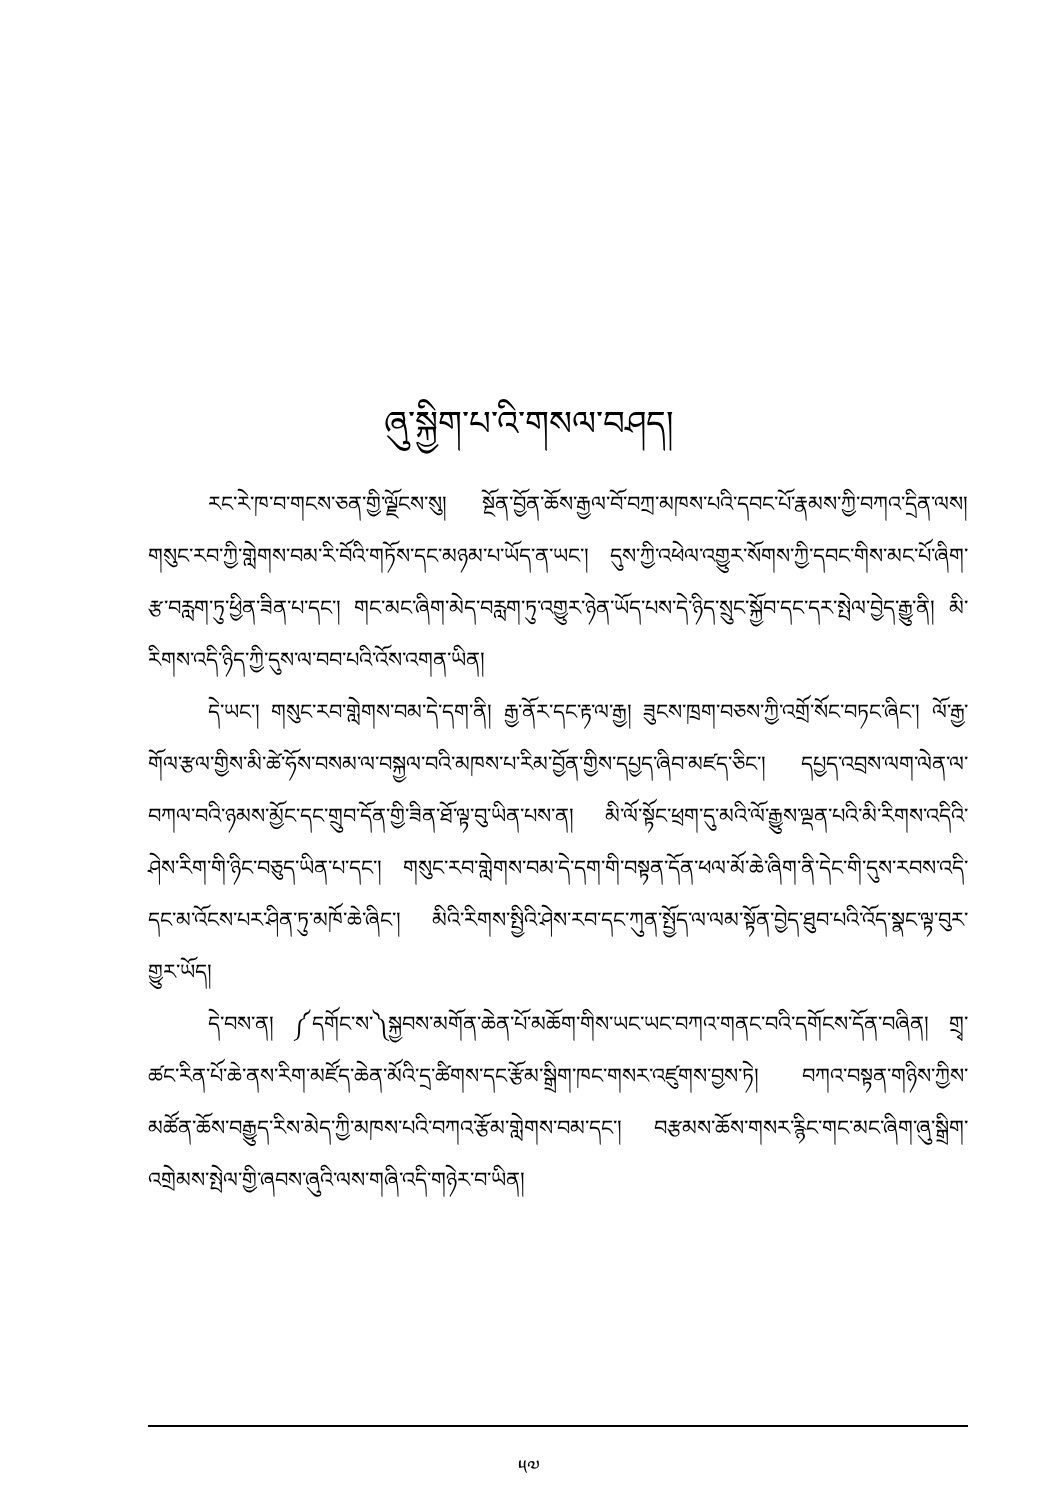ཞུ་སྐྱིག་པ་འི་གསལ་བཤད།
རང་རེ་ཁ་བ་གངས་ཅན་གྱི་ལྗོངས་སུ། སྔོན་བྱོན་ཆོས་རྒྱལ་བོ་བཀྲ་མཁས་པའི་དབང་པོ་རྣམས་ཀྱི་བཀའ་དྲིན་ལས། གསུང་རབ་ཀྱི་གླེགས་བམ་རི་བོའི་གཏོས་དང་མཉམ་པ་ཡོད་ན་ཡང་། དུས་ཀྱི་འཕེལ་འགྱུར་སོགས་ཀྱི་དབང་གིས་མང་པོ་ཞིག་རྩ་བརླག་ཏུ་ཕྱིན་ཟིན་པ་དང་། གང་མང་ཞིག་མེད་བརླག་ཏུ་འགྱུར་ཉེན་ཡོད་པས་དེ་ཉིད་སྲུང་སྐྱོབ་དང་དར་སྤེལ་བྱེད་རྒྱུ་ནི། མི་རིགས་འདི་ཉིད་ཀྱི་དུས་ལ་བབ་པའི་འོས་འགན་ཡིན།
དེ་ཡང་། གསུང་རབ་གླེགས་བམ་དེ་དག་ནི། རྒྱ་ནོར་དང་རྟ་ལ་རྒྱ། ཟུངས་ཁྲག་བཅས་ཀྱི་འགྲོ་སོང་བཏང་ཞིང་། ལོ་རྒྱ་གོལ་རྩལ་གྱིས་མི་ཚེ་ཧོས་བསམ་ལ་བསྐྱལ་བའི་མཁས་པ་རིམ་བྱོན་གྱིས་དཔྱད་ཞིབ་མཛད་ཅིང་། དཔྱད་འབྲས་ལག་ལེན་ལ་བཀལ་བའི་ཉམས་མྱོང་དང་གྲུབ་དོན་གྱི་ཟིན་ཐོ་ལྟ་བུ་ཡིན་པས་ན། མི་ལོ་སྟོང་ཕྲག་དུ་མའི་ལོ་རྒྱུས་ལྡན་པའི་མི་རིགས་འདིའི་ཤེས་རིག་གི་ཉིང་བཅུད་ཡིན་པ་དང་། གསུང་རབ་གླེགས་བམ་དེ་དག་གི་བསྟན་དོན་ཕལ་མོ་ཆེ་ཞིག་ནི་དེང་གི་དུས་རབས་འདི་དང་མ་འོངས་པར་ཤིན་ཏུ་མཁོ་ཆེ་ཞིང་། མིའི་རིགས་སྤྱིའི་ཤེས་རབ་དང་ཀུན་སྤྱོད་ལ་ལམ་སྟོན་བྱེད་ཐུབ་པའི་འོད་སྣང་ལྟ་བུར་གྱུར་ཡོད།
དེ་བས་ན། ༼དགོང་ས་༽སྐྱབས་མགོན་ཆེན་པོ་མཆོག་གིས་ཡང་ཡང་བཀའ་གནང་བའི་དགོངས་དོན་བཞིན། གྲྭ་ཚང་རིན་པོ་ཆེ་ནས་རིག་མཛོད་ཆེན་མོའི་དྲ་ཚིགས་དང་རྩོམ་སྒྲིག་ཁང་གསར་འཛུགས་བྱས་ཏེ། བཀའ་བསྟན་གཉིས་ཀྱིས་མཚོན་ཆོས་བརྒྱུད་རིས་མེད་ཀྱི་མཁས་པའི་བཀའ་རྩོམ་གླེགས་བམ་དང་། བརྩམས་ཆོས་གསར་རྙིང་གང་མང་ཞིག་ཞུ་སྒྲིག་འགྲེམས་སྤེལ་གྱི་ཞབས་ཞུའི་ལས་གཞི་འདི་གཉེར་བ་ཡིན།
༥༧